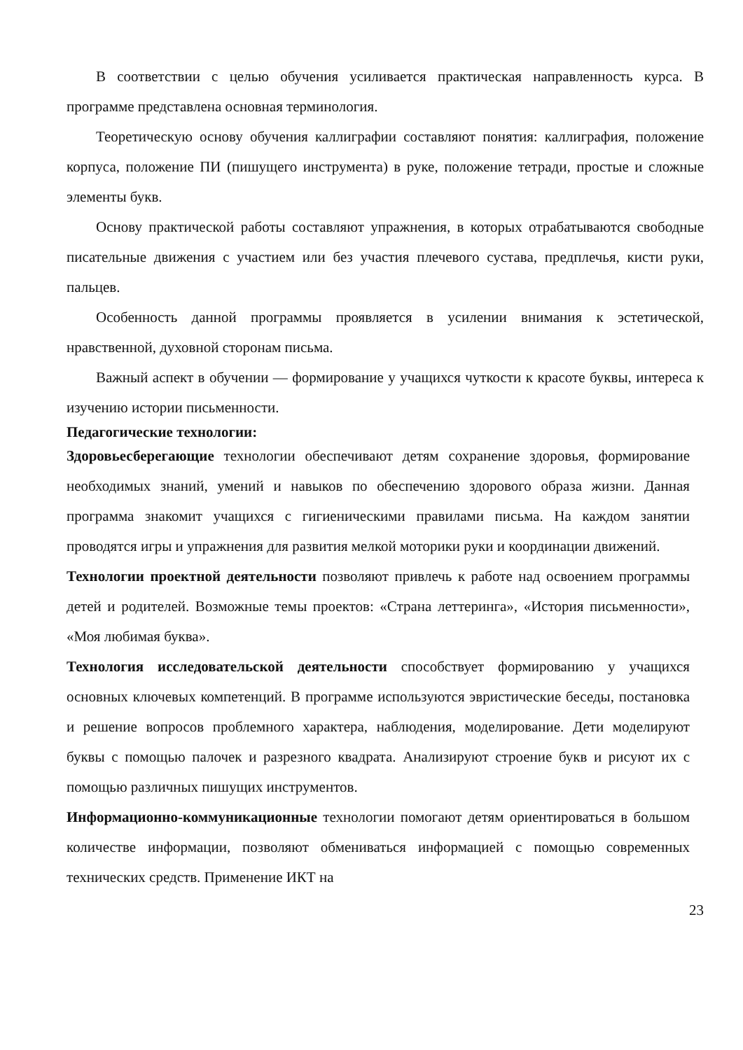В соответствии с целью обучения усиливается практическая направленность курса. В программе представлена основная терминология.
Теоретическую основу обучения каллиграфии составляют понятия: каллиграфия, положение корпуса, положение ПИ (пишущего инструмента) в руке, положение тетради, простые и сложные элементы букв.
Основу практической работы составляют упражнения, в которых отрабатываются свободные писательные движения с участием или без участия плечевого сустава, предплечья, кисти руки, пальцев.
Особенность данной программы проявляется в усилении внимания к эстетической, нравственной, духовной сторонам письма.
Важный аспект в обучении — формирование у учащихся чуткости к красоте буквы, интереса к изучению истории письменности.
Педагогические технологии:
Здоровьесберегающие технологии обеспечивают детям сохранение здоровья, формирование необходимых знаний, умений и навыков по обеспечению здорового образа жизни. Данная программа знакомит учащихся с гигиеническими правилами письма. На каждом занятии проводятся игры и упражнения для развития мелкой моторики руки и координации движений.
Технологии проектной деятельности позволяют привлечь к работе над освоением программы детей и родителей. Возможные темы проектов: «Страна леттеринга», «История письменности», «Моя любимая буква».
Технология исследовательской деятельности способствует формированию у учащихся основных ключевых компетенций. В программе используются эвристические беседы, постановка и решение вопросов проблемного характера, наблюдения, моделирование. Дети моделируют буквы с помощью палочек и разрезного квадрата. Анализируют строение букв и рисуют их с помощью различных пишущих инструментов.
Информационно-коммуникационные технологии помогают детям ориентироваться в большом количестве информации, позволяют обмениваться информацией с помощью современных технических средств. Применение ИКТ на
23